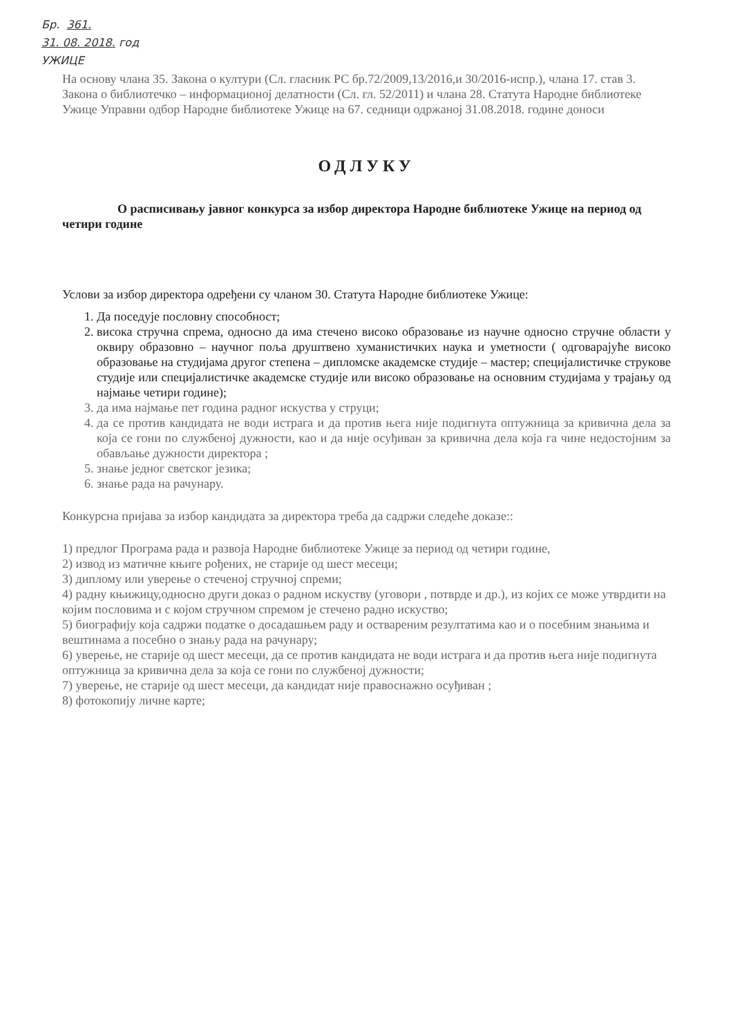Бр. 361.
31. 08. 2018. год
УЖИЦЕ
На основу члана 35. Закона о култури (Сл. гласник РС бр.72/2009,13/2016,и 30/2016-испр.), члана 17. став 3. Закона о библиотечко – информационој делатности (Сл. гл. 52/2011) и члана 28. Статута Народне библиотеке Ужице Управни одбор Народне библиотеке Ужице на 67. седници одржаној 31.08.2018. године доноси
ОДЛУКУ
О расписивању јавног конкурса за избор директора Народне библиотеке Ужице на период од четири године
Услови за избор директора одређени су чланом 30. Статута Народне библиотеке Ужице:
1. Да поседује пословну способност;
2. висока стручна спрема, односно да има стечено високо образовање из научне односно стручне области у оквиру образовно – научног поља друштвено хуманистичких наука и уметности ( одговарајуће високо образовање на студијама другог степена – дипломске академске студије – мастер; специјалистичке струкове студије или специјалистичке академске студије или високо образовање на основним студијама у трајању од најмање четири године);
3. да има најмање пет година радног искуства у струци;
4. да се против кандидата не води истрага и да против њега није подигнута оптужница за кривична дела за која се гони по службеној дужности, као и да није осуђиван за кривична дела која га чине недостојним за обављање дужности директора ;
5. знање једног светског језика;
6. знање рада на рачунару.
Конкурсна пријава за избор кандидата за директора треба да садржи следеће доказе::
1) предлог Програма рада и развоја Народне библиотеке Ужице за период од четири године,
2) извод из матичне књиге рођених, не старије од шест месеци;
3) диплому или уверење о стеченој стручној спреми;
4) радну књижицу,односно други доказ о радном искуству (уговори , потврде и др.), из којих се може утврдити на којим пословима и с којом стручном спремом је стечено радно искуство;
5) биографију која садржи податке о досадашњем раду и оствареним резултатима као и о посебним знањима и вештинама а посебно о знању рада на рачунару;
6) уверење, не старије од шест месеци, да се против кандидата не води истрага и да против њега није подигнута оптужница за кривична дела за која се гони по службеној дужности;
7) уверење, не старије од шест месеци, да кандидат није правоснажно осуђиван ;
8) фотокопију личне карте;